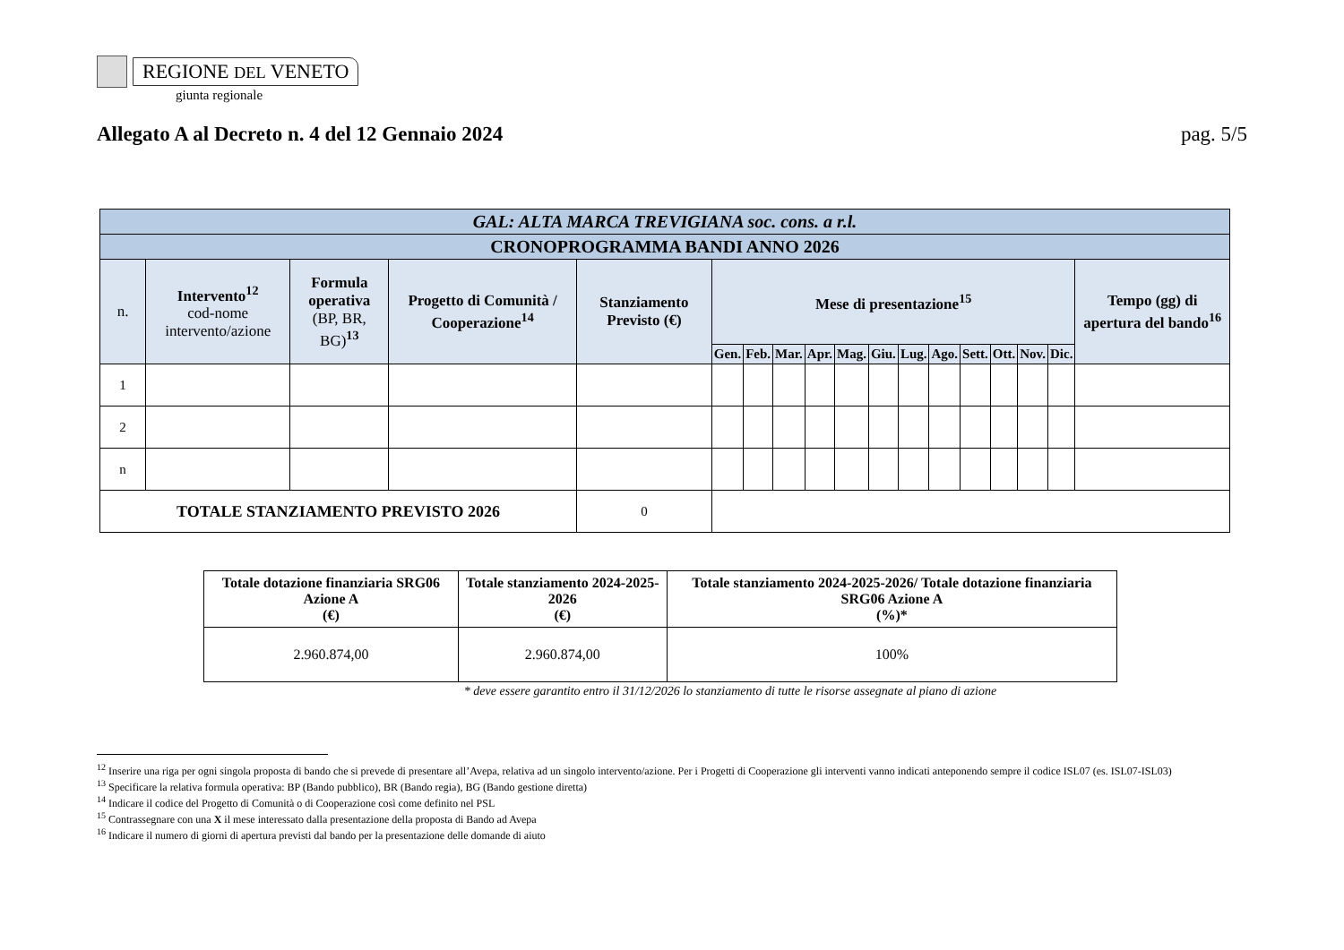REGIONE DEL VENETO
giunta regionale
Allegato A al Decreto n. 4 del 12 Gennaio 2024 pag. 5/5
| GAL: ALTA MARCA TREVIGIANA soc. cons. a r.l. | | | | | | | | | | | | | | | | | |
| CRONOPROGRAMMA BANDI ANNO 2026 | | | | | | | | | | | | | | | | | |
| n. | Intervento<sup>12</sup> cod-nome intervento/azione | Formula operativa (BP, BR, BG)<sup>13</sup> | Progetto di Comunità / Cooperazione<sup>14</sup> | Stanziamento Previsto (€) | Mese di presentazione<sup>15</sup> | | | | | | | | | | | | Tempo (gg) di apertura del bando<sup>16</sup> |
| | | | | | Gen. | Feb. | Mar. | Apr. | Mag. | Giu. | Lug. | Ago. | Sett. | Ott. | Nov. | Dic. | |
| 1 | | | | | | | | | | | | | | | | | |
| 2 | | | | | | | | | | | | | | | | | |
| n | | | | | | | | | | | | | | | | | |
| TOTALE STANZIAMENTO PREVISTO 2026 | | | | 0 | | | | | | | | | | | | | |
| Totale dotazione finanziaria SRG06 Azione A (€) | Totale stanziamento 2024-2025-2026 (€) | Totale stanziamento 2024-2025-2026/ Totale dotazione finanziaria SRG06 Azione A (%)* |
| --- | --- | --- |
| 2.960.874,00 | 2.960.874,00 | 100% |
* deve essere garantito entro il 31/12/2026 lo stanziamento di tutte le risorse assegnate al piano di azione
<sup>12</sup> Inserire una riga per ogni singola proposta di bando che si prevede di presentare all’Avepa, relativa ad un singolo intervento/azione. Per i Progetti di Cooperazione gli interventi vanno indicati anteponendo sempre il codice ISL07 (es. ISL07-ISL03)
<sup>13</sup> Specificare la relativa formula operativa: BP (Bando pubblico), BR (Bando regia), BG (Bando gestione diretta)
<sup>14</sup> Indicare il codice del Progetto di Comunità o di Cooperazione così come definito nel PSL
<sup>15</sup> Contrassegnare con una X il mese interessato dalla presentazione della proposta di Bando ad Avepa
<sup>16</sup> Indicare il numero di giorni di apertura previsti dal bando per la presentazione delle domande di aiuto